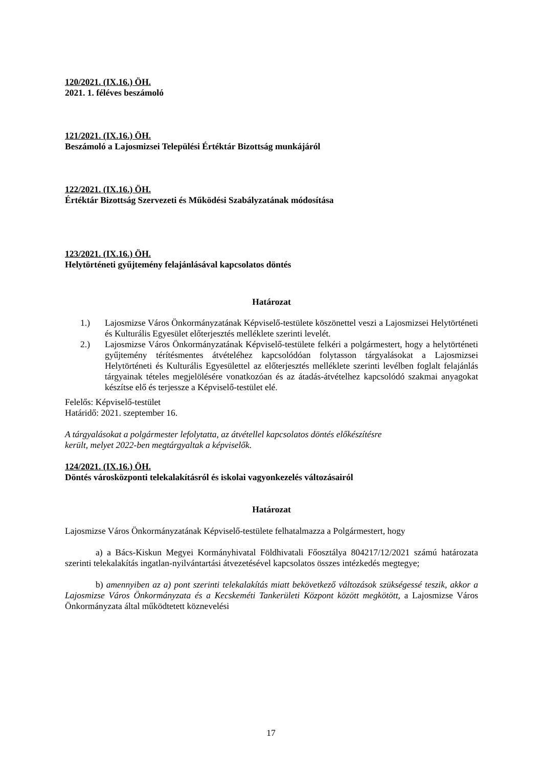120/2021. (IX.16.) ÖH.
2021. 1. féléves beszámoló
121/2021. (IX.16.) ÖH.
Beszámoló a Lajosmizsei Települési Értéktár Bizottság munkájáról
122/2021. (IX.16.) ÖH.
Értéktár Bizottság Szervezeti és Működési Szabályzatának módosítása
123/2021. (IX.16.) ÖH.
Helytörténeti gyűjtemény felajánlásával kapcsolatos döntés
Határozat
1.) Lajosmizse Város Önkormányzatának Képviselő-testülete köszönettel veszi a Lajosmizsei Helytörténeti és Kulturális Egyesület előterjesztés melléklete szerinti levelét.
2.) Lajosmizse Város Önkormányzatának Képviselő-testülete felkéri a polgármestert, hogy a helytörténeti gyűjtemény térítésmentes átvételéhez kapcsolódóan folytasson tárgyalásokat a Lajosmizsei Helytörténeti és Kulturális Egyesülettel az előterjesztés melléklete szerinti levélben foglalt felajánlás tárgyainak tételes megjelölésére vonatkozóan és az átadás-átvételhez kapcsolódó szakmai anyagokat készítse elő és terjessze a Képviselő-testület elé.
Felelős: Képviselő-testület
Határidő: 2021. szeptember 16.
A tárgyalásokat a polgármester lefolytatta, az átvétellel kapcsolatos döntés előkészítésre
került, melyet 2022-ben megtárgyaltak a képviselők.
124/2021. (IX.16.) ÖH.
Döntés városközponti telekalakításról és iskolai vagyonkezelés változásairól
Határozat
Lajosmizse Város Önkormányzatának Képviselő-testülete felhatalmazza a Polgármestert, hogy
a) a Bács-Kiskun Megyei Kormányhivatal Földhivatali Főosztálya 804217/12/2021 számú határozata szerinti telekalakítás ingatlan-nyilvántartási átvezetésével kapcsolatos összes intézkedés megtegye;
b) amennyiben az a) pont szerinti telekalakítás miatt bekövetkező változások szükségessé teszik, akkor a Lajosmizse Város Önkormányzata és a Kecskeméti Tankerületi Központ között megkötött, a Lajosmizse Város Önkormányzata által működtetett köznevelési
17